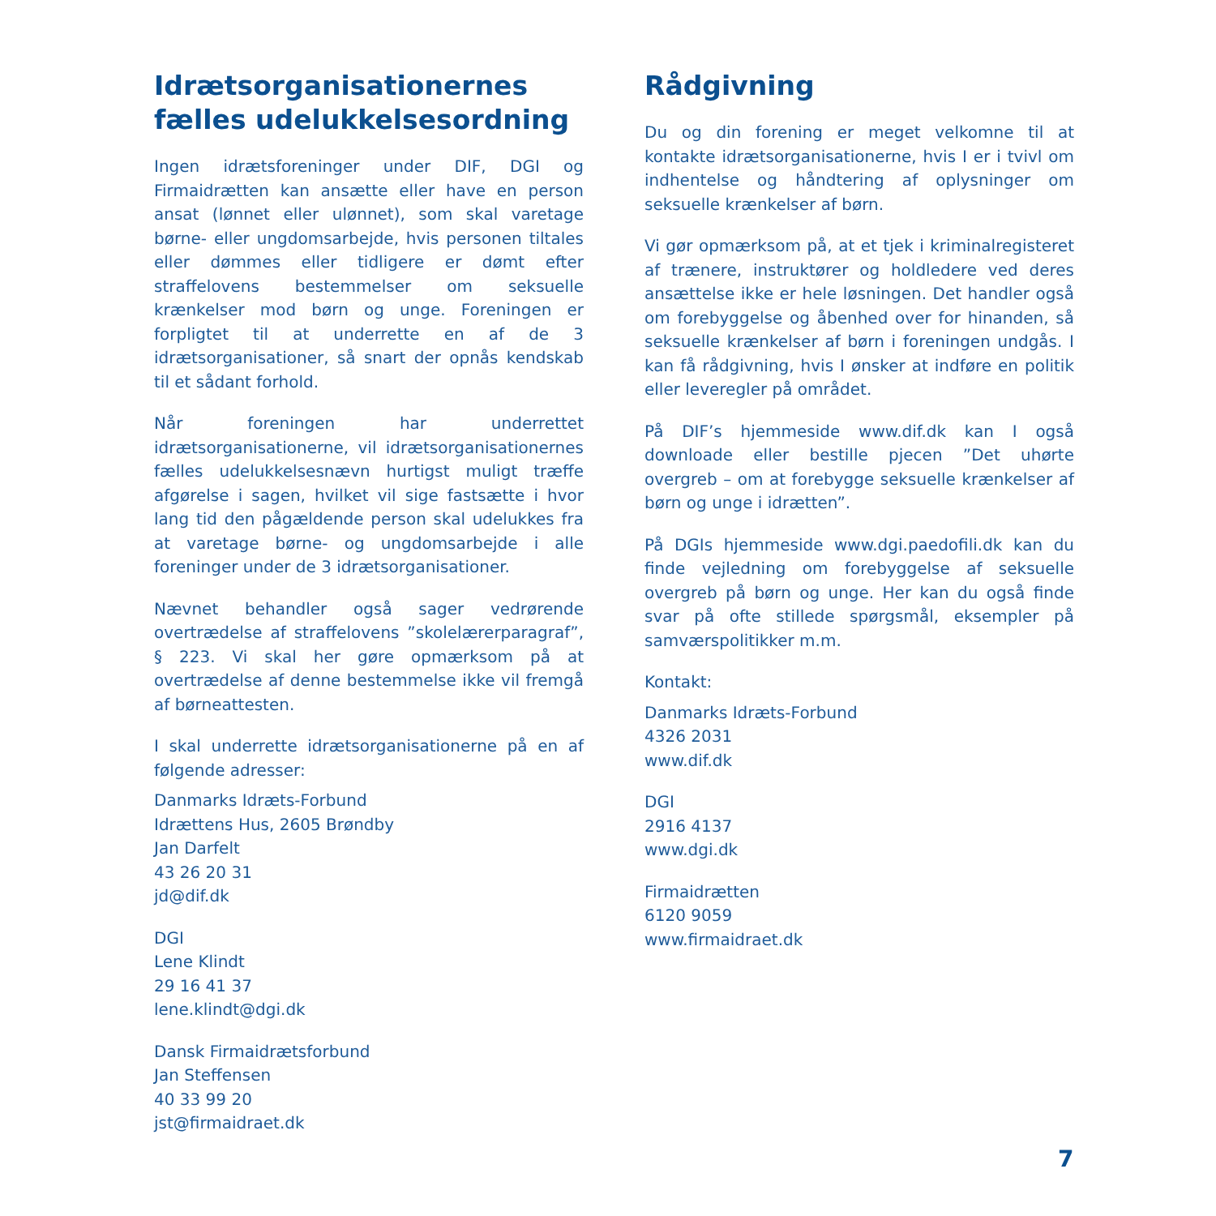Idrætsorganisationernes fælles udelukkelsesordning
Ingen idrætsforeninger under DIF, DGI og Firmaidrætten kan ansætte eller have en person ansat (lønnet eller ulønnet), som skal varetage børne- eller ungdomsarbejde, hvis personen tiltales eller dømmes eller tidligere er dømt efter straffelovens bestemmelser om seksuelle krænkelser mod børn og unge. Foreningen er forpligtet til at underrette en af de 3 idrætsorganisationer, så snart der opnås kendskab til et sådant forhold.
Når foreningen har underrettet idrætsorganisationerne, vil idrætsorganisationernes fælles udelukkelsesnævn hurtigst muligt træffe afgørelse i sagen, hvilket vil sige fastsætte i hvor lang tid den pågældende person skal udelukkes fra at varetage børne- og ungdomsarbejde i alle foreninger under de 3 idrætsorganisationer.
Nævnet behandler også sager vedrørende overtrædelse af straffelovens ”skolelærerparagraf”, § 223. Vi skal her gøre opmærksom på at overtrædelse af denne bestemmelse ikke vil fremgå af børneattesten.
I skal underrette idrætsorganisationerne på en af følgende adresser:
Danmarks Idræts-Forbund
Idrættens Hus, 2605 Brøndby
Jan Darfelt
43 26 20 31
jd@dif.dk
DGI
Lene Klindt
29 16 41 37
lene.klindt@dgi.dk
Dansk Firmaidrætsforbund
Jan Steffensen
40 33 99 20
jst@firmaidraet.dk
Rådgivning
Du og din forening er meget velkomne til at kontakte idrætsorganisationerne, hvis I er i tvivl om indhentelse og håndtering af oplysninger om seksuelle krænkelser af børn.
Vi gør opmærksom på, at et tjek i kriminalregisteret af trænere, instruktører og holdledere ved deres ansættelse ikke er hele løsningen. Det handler også om forebyggelse og åbenhed over for hinanden, så seksuelle krænkelser af børn i foreningen undgås. I kan få rådgivning, hvis I ønsker at indføre en politik eller leveregler på området.
På DIF’s hjemmeside www.dif.dk kan I også downloade eller bestille pjecen ”Det uhørte overgreb – om at forebygge seksuelle krænkelser af børn og unge i idrætten”.
På DGIs hjemmeside www.dgi.paedofili.dk kan du finde vejledning om forebyggelse af seksuelle overgreb på børn og unge. Her kan du også finde svar på ofte stillede spørgsmål, eksempler på samværspolitikker m.m.
Kontakt:
Danmarks Idræts-Forbund
4326 2031
www.dif.dk
DGI
2916 4137
www.dgi.dk
Firmaidrætten
6120 9059
www.firmaidraet.dk
7